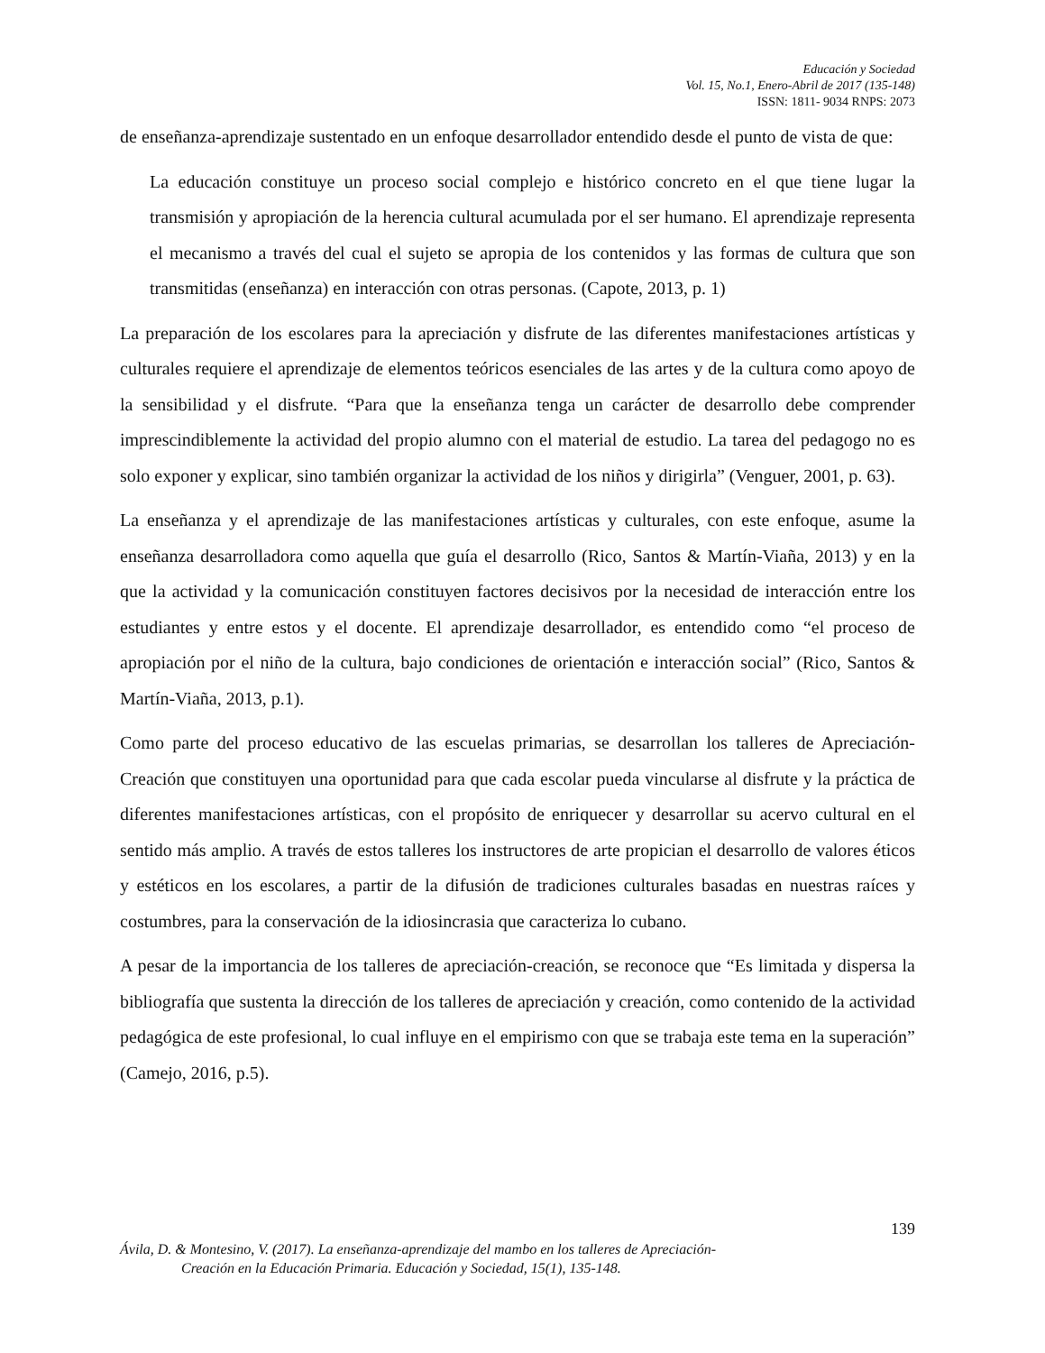Educación y Sociedad
Vol. 15, No.1, Enero-Abril de 2017 (135-148)
ISSN: 1811- 9034 RNPS: 2073
de enseñanza-aprendizaje sustentado en un enfoque desarrollador entendido desde el punto de vista de que:
La educación constituye un proceso social complejo e histórico concreto en el que tiene lugar la transmisión y apropiación de la herencia cultural acumulada por el ser humano. El aprendizaje representa el mecanismo a través del cual el sujeto se apropia de los contenidos y las formas de cultura que son transmitidas (enseñanza) en interacción con otras personas. (Capote, 2013, p. 1)
La preparación de los escolares para la apreciación y disfrute de las diferentes manifestaciones artísticas y culturales requiere el aprendizaje de elementos teóricos esenciales de las artes y de la cultura como apoyo de la sensibilidad y el disfrute. “Para que la enseñanza tenga un carácter de desarrollo debe comprender imprescindiblemente la actividad del propio alumno con el material de estudio. La tarea del pedagogo no es solo exponer y explicar, sino también organizar la actividad de los niños y dirigirla” (Venguer, 2001, p. 63).
La enseñanza y el aprendizaje de las manifestaciones artísticas y culturales, con este enfoque, asume la enseñanza desarrolladora como aquella que guía el desarrollo (Rico, Santos & Martín-Viaña, 2013) y en la que la actividad y la comunicación constituyen factores decisivos por la necesidad de interacción entre los estudiantes y entre estos y el docente. El aprendizaje desarrollador, es entendido como “el proceso de apropiación por el niño de la cultura, bajo condiciones de orientación e interacción social” (Rico, Santos & Martín-Viaña, 2013, p.1).
Como parte del proceso educativo de las escuelas primarias, se desarrollan los talleres de Apreciación-Creación que constituyen una oportunidad para que cada escolar pueda vincularse al disfrute y la práctica de diferentes manifestaciones artísticas, con el propósito de enriquecer y desarrollar su acervo cultural en el sentido más amplio. A través de estos talleres los instructores de arte propician el desarrollo de valores éticos y estéticos en los escolares, a partir de la difusión de tradiciones culturales basadas en nuestras raíces y costumbres, para la conservación de la idiosincrasia que caracteriza lo cubano.
A pesar de la importancia de los talleres de apreciación-creación, se reconoce que “Es limitada y dispersa la bibliografía que sustenta la dirección de los talleres de apreciación y creación, como contenido de la actividad pedagógica de este profesional, lo cual influye en el empirismo con que se trabaja este tema en la superación” (Camejo, 2016, p.5).
139
Ávila, D. & Montesino, V. (2017). La enseñanza-aprendizaje del mambo en los talleres de Apreciación-
Creación en la Educación Primaria. Educación y Sociedad, 15(1), 135-148.